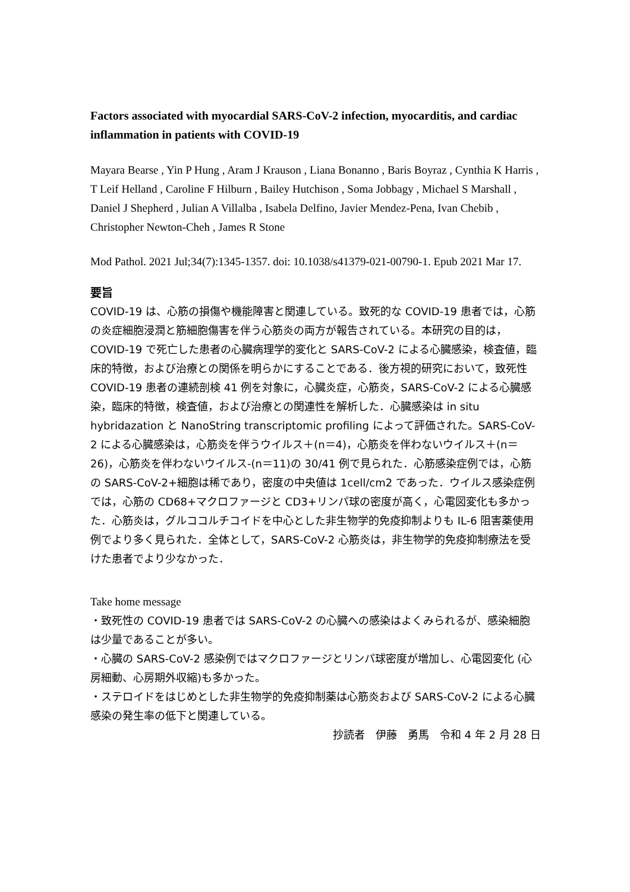Factors associated with myocardial SARS-CoV-2 infection, myocarditis, and cardiac inflammation in patients with COVID-19
Mayara Bearse , Yin P Hung , Aram J Krauson , Liana Bonanno , Baris Boyraz , Cynthia K Harris , T Leif Helland , Caroline F Hilburn , Bailey Hutchison , Soma Jobbagy , Michael S Marshall , Daniel J Shepherd , Julian A Villalba , Isabela Delfino, Javier Mendez-Pena, Ivan Chebib , Christopher Newton-Cheh , James R Stone
Mod Pathol. 2021 Jul;34(7):1345-1357. doi: 10.1038/s41379-021-00790-1. Epub 2021 Mar 17.
要旨
COVID-19 は、心筋の損傷や機能障害と関連している。致死的な COVID-19 患者では，心筋の炎症細胞浸潤と筋細胞傷害を伴う心筋炎の両方が報告されている。本研究の目的は，COVID-19 で死亡した患者の心臓病理学的変化と SARS-CoV-2 による心臓感染，検査値，臨床的特徴，および治療との関係を明らかにすることである．後方視的研究において，致死性 COVID-19 患者の連続剖検 41 例を対象に，心臓炎症，心筋炎，SARS-CoV-2 による心臓感染，臨床的特徴，検査値，および治療との関連性を解析した．心臓感染は in situ hybridazation と NanoString transcriptomic profiling によって評価された。SARS-CoV-2 による心臓感染は，心筋炎を伴うウイルス＋(n＝4)，心筋炎を伴わないウイルス＋(n＝26)，心筋炎を伴わないウイルス-(n＝11)の 30/41 例で見られた．心筋感染症例では，心筋の SARS-CoV-2+細胞は稀であり，密度の中央値は 1cell/cm2 であった．ウイルス感染症例では，心筋の CD68+マクロファージと CD3+リンパ球の密度が高く，心電図変化も多かった．心筋炎は，グルココルチコイドを中心とした非生物学的免疫抑制よりも IL-6 阻害薬使用例でより多く見られた．全体として，SARS-CoV-2 心筋炎は，非生物学的免疫抑制療法を受けた患者でより少なかった．
Take home message
・致死性の COVID-19 患者では SARS-CoV-2 の心臓への感染はよくみられるが、感染細胞は少量であることが多い。
・心臓の SARS-CoV-2 感染例ではマクロファージとリンパ球密度が増加し、心電図変化 (心房細動、心房期外収縮)も多かった。
・ステロイドをはじめとした非生物学的免疫抑制薬は心筋炎および SARS-CoV-2 による心臓感染の発生率の低下と関連している。
抄読者　伊藤　勇馬　令和 4 年 2 月 28 日